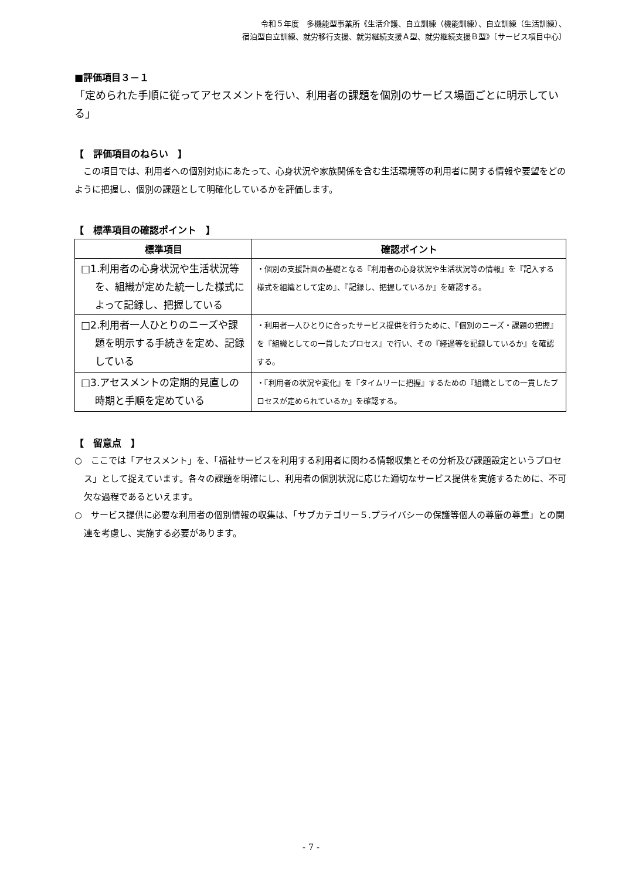令和５年度　多機能型事業所《生活介護、自立訓練（機能訓練）、自立訓練（生活訓練）、
宿泊型自立訓練、就労移行支援、就労継続支援Ａ型、就労継続支援Ｂ型》〔サービス項目中心〕
■評価項目３－１
「定められた手順に従ってアセスメントを行い、利用者の課題を個別のサービス場面ごとに明示している」
【　評価項目のねらい　】
　この項目では、利用者への個別対応にあたって、心身状況や家族関係を含む生活環境等の利用者に関する情報や要望をどのように把握し、個別の課題として明確化しているかを評価します。
【　標準項目の確認ポイント　】
| 標準項目 | 確認ポイント |
| --- | --- |
| □1.利用者の心身状況や生活状況等を、組織が定めた統一した様式によって記録し、把握している | ・個別の支援計画の基礎となる『利用者の心身状況や生活状況等の情報』を『記入する様式を組織として定め』、『記録し、把握しているか』を確認する。 |
| □2.利用者一人ひとりのニーズや課題を明示する手続きを定め、記録している | ・利用者一人ひとりに合ったサービス提供を行うために、『個別のニーズ・課題の把握』を『組織としての一貫したプロセス』で行い、その『経過等を記録しているか』を確認する。 |
| □3.アセスメントの定期的見直しの時期と手順を定めている | ・『利用者の状況や変化』を『タイムリーに把握』するための『組織としての一貫したプロセスが定められているか』を確認する。 |
【　留意点　】
○　ここでは「アセスメント」を、「福祉サービスを利用する利用者に関わる情報収集とその分析及び課題設定というプロセス」として捉えています。各々の課題を明確にし、利用者の個別状況に応じた適切なサービス提供を実施するために、不可欠な過程であるといえます。
○　サービス提供に必要な利用者の個別情報の収集は、「サブカテゴリー５.プライバシーの保護等個人の尊厳の尊重」との関連を考慮し、実施する必要があります。
- 7 -